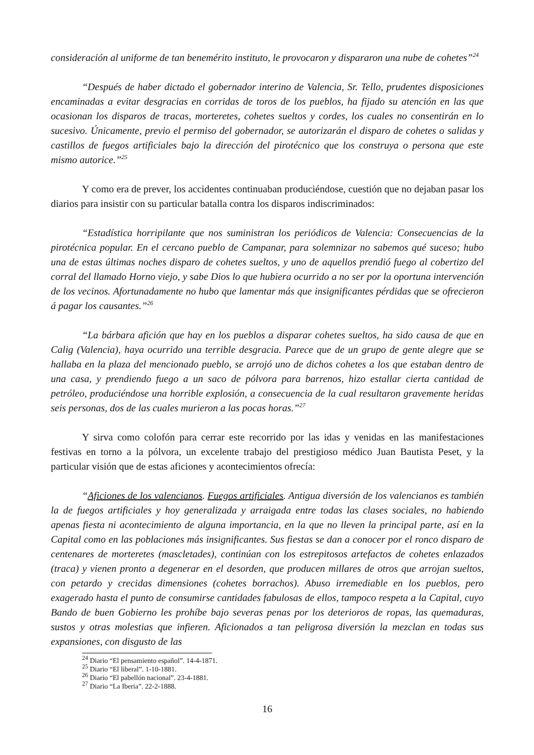consideración al uniforme de tan benemérito instituto, le provocaron y dispararon una nube de cohetes”<sup>24</sup>
“Después de haber dictado el gobernador interino de Valencia, Sr. Tello, prudentes disposiciones encaminadas a evitar desgracias en corridas de toros de los pueblos, ha fijado su atención en las que ocasionan los disparos de tracas, morteretes, cohetes sueltos y cordes, los cuales no consentirán en lo sucesivo. Únicamente, previo el permiso del gobernador, se autorizarán el disparo de cohetes o salidas y castillos de fuegos artificiales bajo la dirección del pirotécnico que los construya o persona que este mismo autorice.”<sup>25</sup>
Y como era de prever, los accidentes continuaban produciéndose, cuestión que no dejaban pasar los diarios para insistir con su particular batalla contra los disparos indiscriminados:
“Estadística horripilante que nos suministran los periódicos de Valencia: Consecuencias de la pirotécnica popular. En el cercano pueblo de Campanar, para solemnizar no sabemos qué suceso; hubo una de estas últimas noches disparo de cohetes sueltos, y uno de aquellos prendió fuego al cobertizo del corral del llamado Horno viejo, y sabe Dios lo que hubiera ocurrido a no ser por la oportuna intervención de los vecinos. Afortunadamente no hubo que lamentar más que insignificantes pérdidas que se ofrecieron á pagar los causantes.”<sup>26</sup>
“La bárbara afición que hay en los pueblos a disparar cohetes sueltos, ha sido causa de que en Calig (Valencia), haya ocurrido una terrible desgracia. Parece que de un grupo de gente alegre que se hallaba en la plaza del mencionado pueblo, se arrojó uno de dichos cohetes a los que estaban dentro de una casa, y prendiendo fuego a un saco de pólvora para barrenos, hizo estallar cierta cantidad de petróleo, produciéndose una horrible explosión, a consecuencia de la cual resultaron gravemente heridas seis personas, dos de las cuales murieron a las pocas horas.”<sup>27</sup>
Y sirva como colofón para cerrar este recorrido por las idas y venidas en las manifestaciones festivas en torno a la pólvora, un excelente trabajo del prestigioso médico Juan Bautista Peset, y la particular visión que de estas aficiones y acontecimientos ofrecía:
“Aficiones de los valencianos. Fuegos artificiales. Antigua diversión de los valencianos es también la de fuegos artificiales y hoy generalizada y arraigada entre todas las clases sociales, no habiendo apenas fiesta ni acontecimiento de alguna importancia, en la que no lleven la principal parte, así en la Capital como en las poblaciones más insignificantes. Sus fiestas se dan a conocer por el ronco disparo de centenares de morteretes (mascletades), continúan con los estrepitosos artefactos de cohetes enlazados (traca) y vienen pronto a degenerar en el desorden, que producen millares de otros que arrojan sueltos, con petardo y crecidas dimensiones (cohetes borrachos). Abuso irremediable en los pueblos, pero exagerado hasta el punto de consumirse cantidades fabulosas de ellos, tampoco respeta a la Capital, cuyo Bando de buen Gobierno les prohíbe bajo severas penas por los deterioros de ropas, las quemaduras, sustos y otras molestias que infieren. Aficionados a tan peligrosa diversión la mezclan en todas sus expansiones, con disgusto de las
<sup>24</sup> Diario “El pensamiento español”. 14-4-1871.
<sup>25</sup> Diario “El liberal”. 1-10-1881.
<sup>26</sup> Diario “El pabellón nacional”. 23-4-1881.
<sup>27</sup> Diario “La Iberia”. 22-2-1888.
16